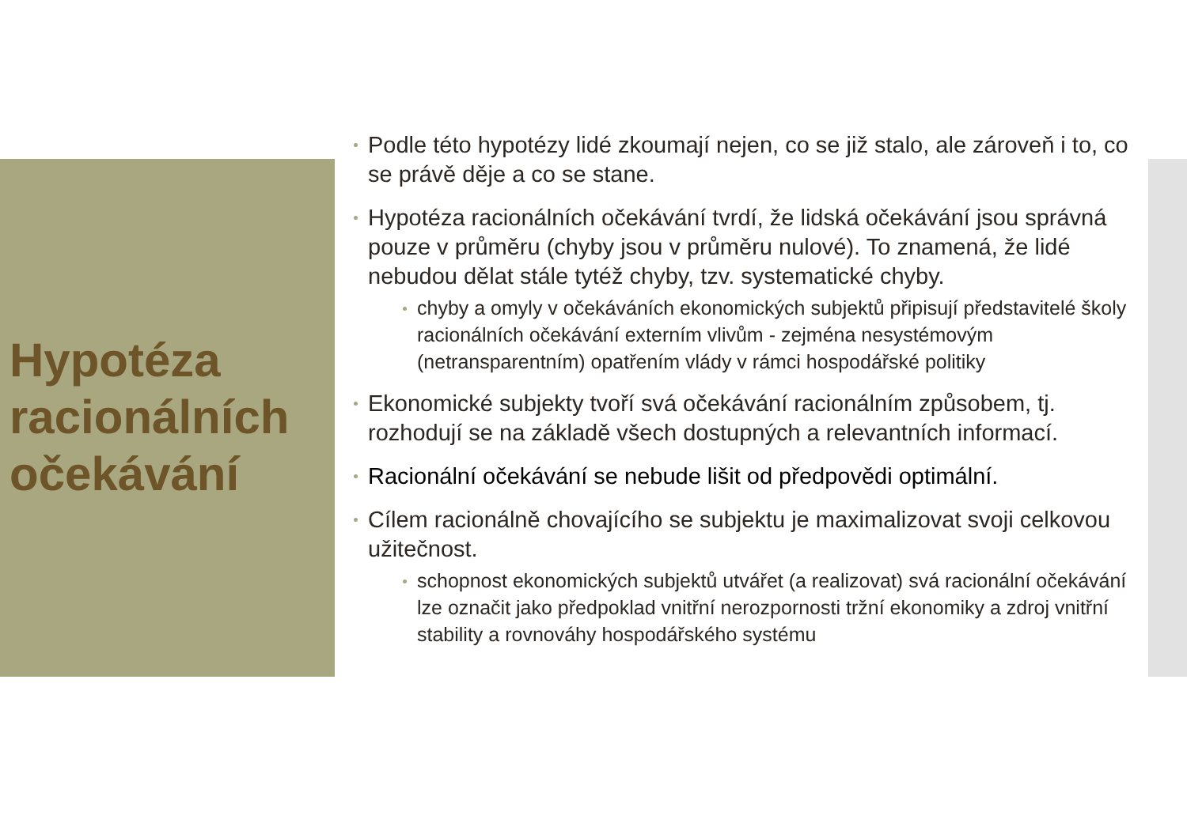Hypotéza racionálních očekávání
Podle této hypotézy lidé zkoumají nejen, co se již stalo, ale zároveň i to, co se právě děje a co se stane.
Hypotéza racionálních očekávání tvrdí, že lidská očekávání jsou správná pouze v průměru (chyby jsou v průměru nulové). To znamená, že lidé nebudou dělat stále tytéž chyby, tzv. systematické chyby.
chyby a omyly v očekáváních ekonomických subjektů připisují představitelé školy racionálních očekávání externím vlivům - zejména nesystémovým (netransparentním) opatřením vlády v rámci hospodářské politiky
Ekonomické subjekty tvoří svá očekávání racionálním způsobem, tj. rozhodují se na základě všech dostupných a relevantních informací.
Racionální očekávání se nebude lišit od předpovědi optimální.
Cílem racionálně chovajícího se subjektu je maximalizovat svoji celkovou užitečnost.
schopnost ekonomických subjektů utvářet (a realizovat) svá racionální očekávání lze označit jako předpoklad vnitřní nerozpornosti tržní ekonomiky a zdroj vnitřní stability a rovnováhy hospodářského systému